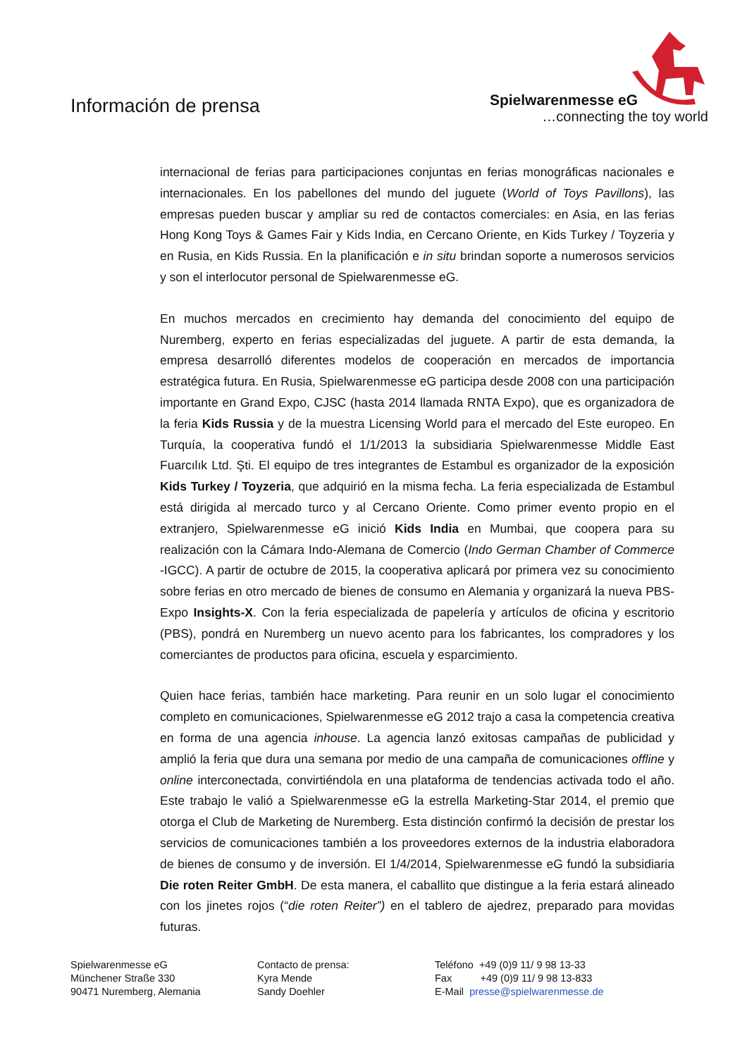Información de prensa
Spielwarenmesse eG
…connecting the toy world
internacional de ferias para participaciones conjuntas en ferias monográficas nacionales e internacionales. En los pabellones del mundo del juguete (World of Toys Pavillons), las empresas pueden buscar y ampliar su red de contactos comerciales: en Asia, en las ferias Hong Kong Toys & Games Fair y Kids India, en Cercano Oriente, en Kids Turkey / Toyzeria y en Rusia, en Kids Russia. En la planificación e in situ brindan soporte a numerosos servicios y son el interlocutor personal de Spielwarenmesse eG.
En muchos mercados en crecimiento hay demanda del conocimiento del equipo de Nuremberg, experto en ferias especializadas del juguete. A partir de esta demanda, la empresa desarrolló diferentes modelos de cooperación en mercados de importancia estratégica futura. En Rusia, Spielwarenmesse eG participa desde 2008 con una participación importante en Grand Expo, CJSC (hasta 2014 llamada RNTA Expo), que es organizadora de la feria Kids Russia y de la muestra Licensing World para el mercado del Este europeo. En Turquía, la cooperativa fundó el 1/1/2013 la subsidiaria Spielwarenmesse Middle East Fuarcılık Ltd. Şti. El equipo de tres integrantes de Estambul es organizador de la exposición Kids Turkey / Toyzeria, que adquirió en la misma fecha. La feria especializada de Estambul está dirigida al mercado turco y al Cercano Oriente. Como primer evento propio en el extranjero, Spielwarenmesse eG inició Kids India en Mumbai, que coopera para su realización con la Cámara Indo-Alemana de Comercio (Indo German Chamber of Commerce -IGCC). A partir de octubre de 2015, la cooperativa aplicará por primera vez su conocimiento sobre ferias en otro mercado de bienes de consumo en Alemania y organizará la nueva PBS-Expo Insights-X. Con la feria especializada de papelería y artículos de oficina y escritorio (PBS), pondrá en Nuremberg un nuevo acento para los fabricantes, los compradores y los comerciantes de productos para oficina, escuela y esparcimiento.
Quien hace ferias, también hace marketing. Para reunir en un solo lugar el conocimiento completo en comunicaciones, Spielwarenmesse eG 2012 trajo a casa la competencia creativa en forma de una agencia inhouse. La agencia lanzó exitosas campañas de publicidad y amplió la feria que dura una semana por medio de una campaña de comunicaciones offline y online interconectada, convirtiéndola en una plataforma de tendencias activada todo el año. Este trabajo le valió a Spielwarenmesse eG la estrella Marketing-Star 2014, el premio que otorga el Club de Marketing de Nuremberg. Esta distinción confirmó la decisión de prestar los servicios de comunicaciones también a los proveedores externos de la industria elaboradora de bienes de consumo y de inversión. El 1/4/2014, Spielwarenmesse eG fundó la subsidiaria Die roten Reiter GmbH. De esta manera, el caballito que distingue a la feria estará alineado con los jinetes rojos (“die roten Reiter”) en el tablero de ajedrez, preparado para movidas futuras.
Spielwarenmesse eG
Münchener Straße 330
90471 Nuremberg, Alemania
Contacto de prensa:
Kyra Mende
Sandy Doehler
Teléfono +49 (0)9 11/ 9 98 13-33
Fax +49 (0)9 11/ 9 98 13-833
E-Mail presse@spielwarenmesse.de